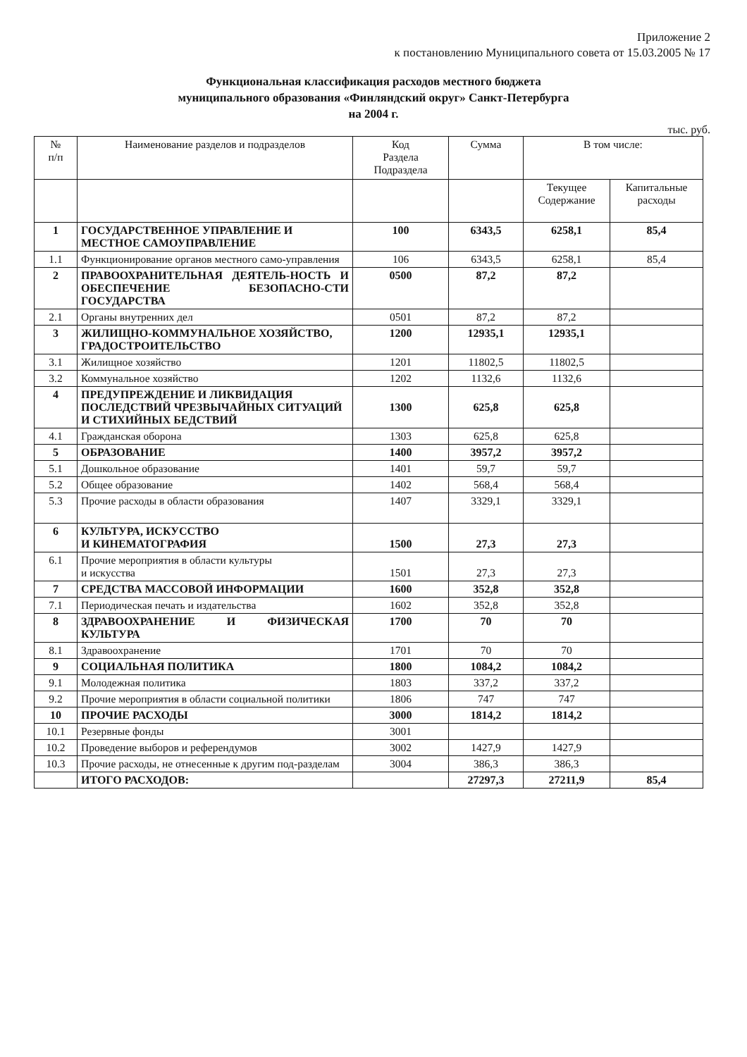Приложение 2
к постановлению Муниципального совета от 15.03.2005 № 17
Функциональная классификация расходов местного бюджета
муниципального образования «Финляндский округ» Санкт-Петербурга
на 2004 г.
тыс. руб.
| № п/п | Наименование разделов и подразделов | Код Раздела Подраздела | Сумма | В том числе: | |
| --- | --- | --- | --- | --- | --- |
| | | | | Текущее Содержание | Капитальные расходы |
| 1 | ГОСУДАРСТВЕННОЕ УПРАВЛЕНИЕ И МЕСТНОЕ САМОУПРАВЛЕНИЕ | 100 | 6343,5 | 6258,1 | 85,4 |
| 1.1 | Функционирование органов местного само-управления | 106 | 6343,5 | 6258,1 | 85,4 |
| 2 | ПРАВООХРАНИТЕЛЬНАЯ ДЕЯТЕЛЬ-НОСТЬ И ОБЕСПЕЧЕНИЕ БЕЗОПАСНО-СТИ ГОСУДАРСТВА | 0500 | 87,2 | 87,2 | |
| 2.1 | Органы внутренних дел | 0501 | 87,2 | 87,2 | |
| 3 | ЖИЛИЩНО-КОММУНАЛЬНОЕ ХОЗЯЙСТВО, ГРАДОСТРОИТЕЛЬСТВО | 1200 | 12935,1 | 12935,1 | |
| 3.1 | Жилищное хозяйство | 1201 | 11802,5 | 11802,5 | |
| 3.2 | Коммунальное хозяйство | 1202 | 1132,6 | 1132,6 | |
| 4 | ПРЕДУПРЕЖДЕНИЕ И ЛИКВИДАЦИЯ ПОСЛЕДСТВИЙ ЧРЕЗВЫЧАЙНЫХ СИТУАЦИЙ И СТИХИЙНЫХ БЕДСТВИЙ | 1300 | 625,8 | 625,8 | |
| 4.1 | Гражданская оборона | 1303 | 625,8 | 625,8 | |
| 5 | ОБРАЗОВАНИЕ | 1400 | 3957,2 | 3957,2 | |
| 5.1 | Дошкольное образование | 1401 | 59,7 | 59,7 | |
| 5.2 | Общее образование | 1402 | 568,4 | 568,4 | |
| 5.3 | Прочие расходы в области образования | 1407 | 3329,1 | 3329,1 | |
| 6 | КУЛЬТУРА, ИСКУССТВО И КИНЕМАТОГРАФИЯ | 1500 | 27,3 | 27,3 | |
| 6.1 | Прочие мероприятия в области культуры и искусства | 1501 | 27,3 | 27,3 | |
| 7 | СРЕДСТВА МАССОВОЙ ИНФОРМАЦИИ | 1600 | 352,8 | 352,8 | |
| 7.1 | Периодическая печать и издательства | 1602 | 352,8 | 352,8 | |
| 8 | ЗДРАВООХРАНЕНИЕ И ФИЗИЧЕСКАЯ КУЛЬТУРА | 1700 | 70 | 70 | |
| 8.1 | Здравоохранение | 1701 | 70 | 70 | |
| 9 | СОЦИАЛЬНАЯ ПОЛИТИКА | 1800 | 1084,2 | 1084,2 | |
| 9.1 | Молодежная политика | 1803 | 337,2 | 337,2 | |
| 9.2 | Прочие мероприятия в области социальной политики | 1806 | 747 | 747 | |
| 10 | ПРОЧИЕ РАСХОДЫ | 3000 | 1814,2 | 1814,2 | |
| 10.1 | Резервные фонды | 3001 | | | |
| 10.2 | Проведение выборов и референдумов | 3002 | 1427,9 | 1427,9 | |
| 10.3 | Прочие расходы, не отнесенные к другим под-разделам | 3004 | 386,3 | 386,3 | |
| | ИТОГО РАСХОДОВ: | | 27297,3 | 27211,9 | 85,4 |